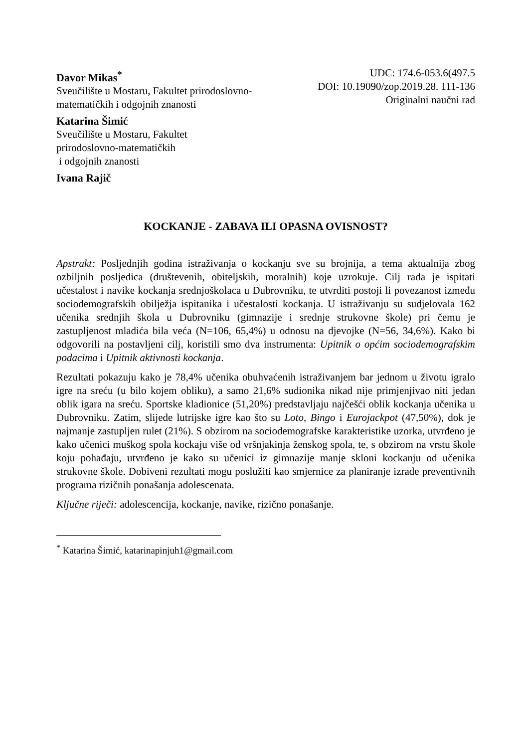Davor Mikas<sup>*</sup>
Sveučilište u Mostaru, Fakultet prirodoslovno-matematičkih i odgojnih znanosti
Katarina Šimić
Sveučilište u Mostaru, Fakultet
prirodoslovno-matematičkih
i odgojnih znanosti
Ivana Rajič
UDC: 174.6-053.6(497.5
DOI: 10.19090/zop.2019.28. 111-136
Originalni naučni rad
KOCKANJE - ZABAVA ILI OPASNA OVISNOST?
Apstrakt: Posljednjih godina istraživanja o kockanju sve su brojnija, a tema aktualnija zbog ozbiljnih posljedica (društevenih, obiteljskih, moralnih) koje uzrokuje. Cilj rada je ispitati učestalost i navike kockanja srednjoškolaca u Dubrovniku, te utvrditi postoji li povezanost između sociodemografskih obilježja ispitanika i učestalosti kockanja. U istraživanju su sudjelovala 162 učenika srednjih škola u Dubrovniku (gimnazije i srednje strukovne škole) pri čemu je zastupljenost mladića bila veća (N=106, 65,4%) u odnosu na djevojke (N=56, 34,6%). Kako bi odgovorili na postavljeni cilj, koristili smo dva instrumenta: Upitnik o općim sociodemografskim podacima i Upitnik aktivnosti kockanja.
Rezultati pokazuju kako je 78,4% učenika obuhvaćenih istraživanjem bar jednom u životu igralo igre na sreću (u bilo kojem obliku), a samo 21,6% sudionika nikad nije primjenjivao niti jedan oblik igara na sreću. Sportske kladionice (51,20%) predstavljaju najčešći oblik kockanja učenika u Dubrovniku. Zatim, slijede lutrijske igre kao što su Loto, Bingo i Eurojackpot (47,50%), dok je najmanje zastupljen rulet (21%). S obzirom na sociodemografske karakteristike uzorka, utvrđeno je kako učenici muškog spola kockaju više od vršnjakinja ženskog spola, te, s obzirom na vrstu škole koju pohađaju, utvrđeno je kako su učenici iz gimnazije manje skloni kockanju od učenika strukovne škole. Dobiveni rezultati mogu poslužiti kao smjernice za planiranje izrade preventivnih programa rizičnih ponašanja adolescenata.
Ključne riječi: adolescencija, kockanje, navike, rizično ponašanje.
<sup>*</sup> Katarina Šimić, katarinapinjuh1@gmail.com